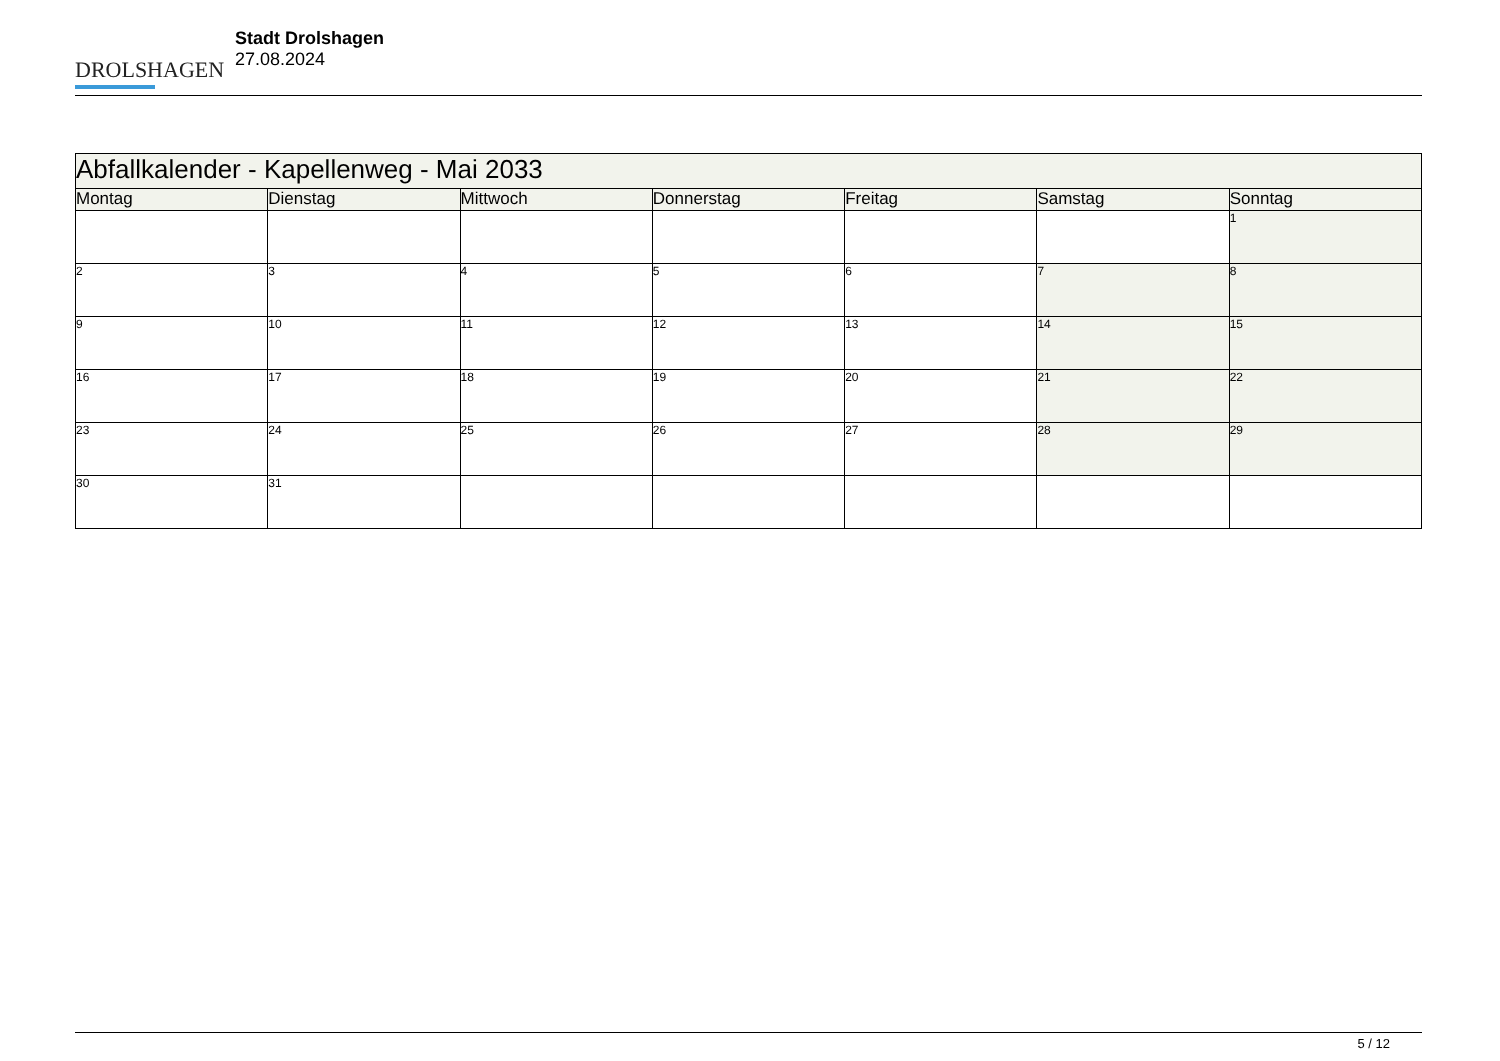DROLSHAGEN
Stadt Drolshagen
27.08.2024
| Abfallkalender - Kapellenweg - Mai 2033 | | | | | | |
| Montag | Dienstag | Mittwoch | Donnerstag | Freitag | Samstag | Sonntag |
| | | | | | | 1 |
| 2 | 3 | 4 | 5 | 6 | 7 | 8 |
| 9 | 10 | 11 | 12 | 13 | 14 | 15 |
| 16 | 17 | 18 | 19 | 20 | 21 | 22 |
| 23 | 24 | 25 | 26 | 27 | 28 | 29 |
| 30 | 31 | | | | | |
5 / 12